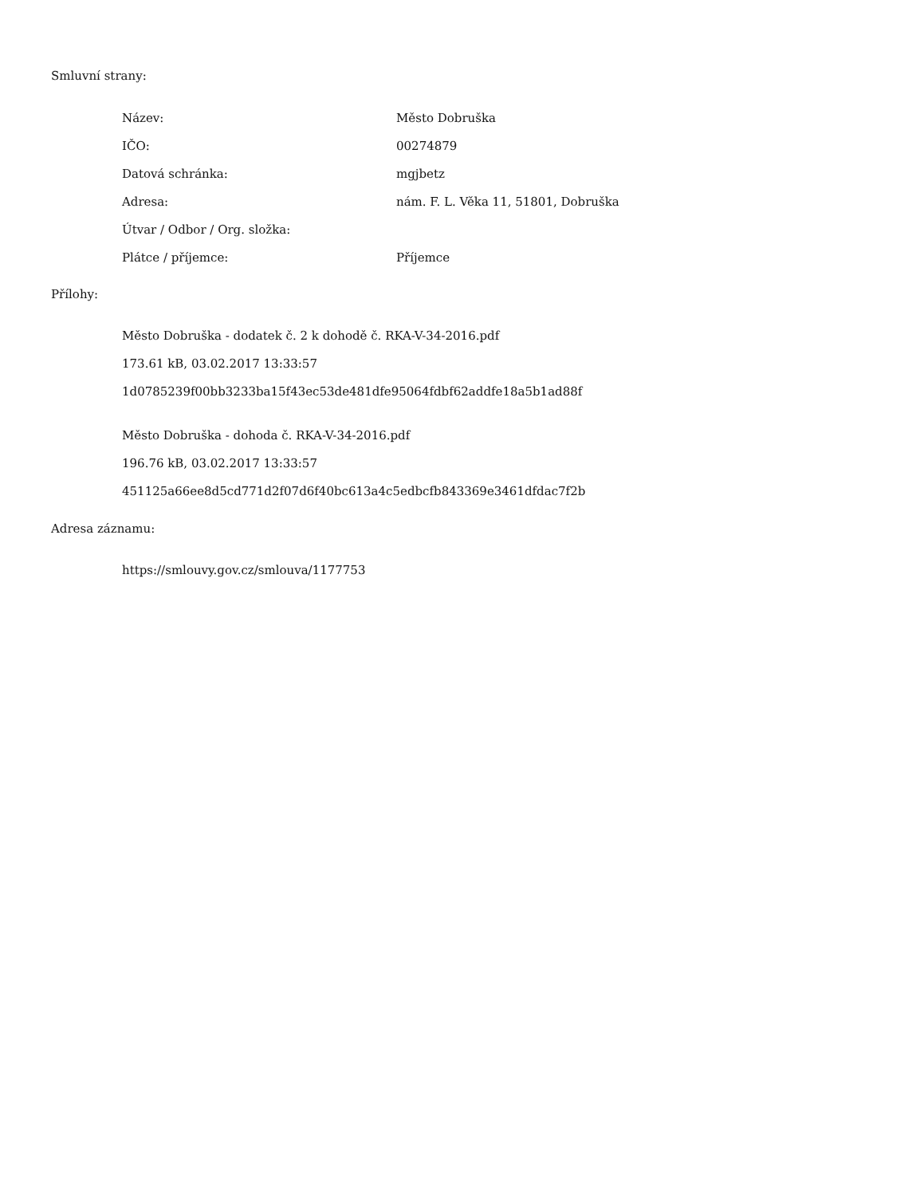Smluvní strany:
| Název: | Město Dobruška |
| IČO: | 00274879 |
| Datová schránka: | mgjbetz |
| Adresa: | nám. F. L. Věka 11, 51801, Dobruška |
| Útvar / Odbor / Org. složka: | |
| Plátce / příjemce: | Příjemce |
Přílohy:
Město Dobruška - dodatek č. 2 k dohodě č. RKA-V-34-2016.pdf
173.61 kB, 03.02.2017 13:33:57
1d0785239f00bb3233ba15f43ec53de481dfe95064fdbf62addfe18a5b1ad88f
Město Dobruška - dohoda č. RKA-V-34-2016.pdf
196.76 kB, 03.02.2017 13:33:57
451125a66ee8d5cd771d2f07d6f40bc613a4c5edbcfb843369e3461dfdac7f2b
Adresa záznamu:
https://smlouvy.gov.cz/smlouva/1177753